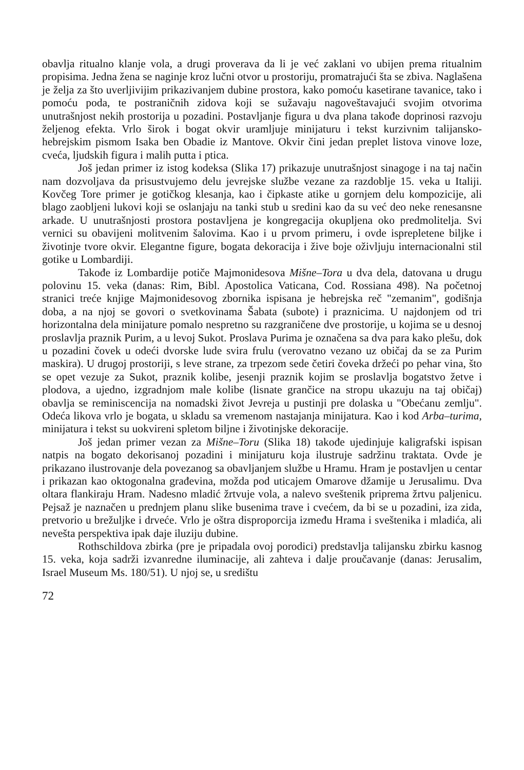obavlja ritualno klanje vola, a drugi proverava da li je već zaklani vo ubijen prema ritualnim propisima. Jedna žena se naginje kroz lučni otvor u prostoriju, promatrajući šta se zbiva. Naglašena je želja za što uverljivijim prikazivanjem dubine prostora, kako pomoću kasetirane tavanice, tako i pomoću poda, te postraničnih zidova koji se sužavaju nagoveštavajući svojim otvorima unutrašnjost nekih prostorija u pozadini. Postavljanje figura u dva plana takođe doprinosi razvoju željenog efekta. Vrlo širok i bogat okvir uramljuje minijaturu i tekst kurzivnim talijansko-hebrejskim pismom Isaka ben Obadie iz Mantove. Okvir čini jedan preplet listova vinove loze, cveća, ljudskih figura i malih putta i ptica.
Još jedan primer iz istog kodeksa (Slika 17) prikazuje unutrašnjost sinagoge i na taj način nam dozvoljava da prisustvujemo delu jevrejske službe vezane za razdoblje 15. veka u Italiji. Kovčeg Tore primer je gotičkog klesanja, kao i čipkaste atike u gornjem delu kompozicije, ali blago zaobljeni lukovi koji se oslanjaju na tanki stub u sredini kao da su već deo neke renesansne arkade. U unutrašnjosti prostora postavljena je kongregacija okupljena oko predmolitelja. Svi vernici su obavijeni molitvenim šalovima. Kao i u prvom primeru, i ovde isprepletene biljke i životinje tvore okvir. Elegantne figure, bogata dekoracija i žive boje oživljuju internacionalni stil gotike u Lombardiji.
Takođe iz Lombardije potiče Majmonidesova Mišne–Tora u dva dela, datovana u drugu polovinu 15. veka (danas: Rim, Bibl. Apostolica Vaticana, Cod. Rossiana 498). Na početnoj stranici treće knjige Majmonidesovog zbornika ispisana je hebrejska reč "zemanim", godišnja doba, a na njoj se govori o svetkovinama Šabata (subote) i praznicima. U najdonjem od tri horizontalna dela minijature pomalo nespretno su razgraničene dve prostorije, u kojima se u desnoj proslavlja praznik Purim, a u levoj Sukot. Proslava Purima je označena sa dva para kako plešu, dok u pozadini čovek u odeći dvorske lude svira frulu (verovatno vezano uz običaj da se za Purim maskira). U drugoj prostoriji, s leve strane, za trpezom sede četiri čoveka držeći po pehar vina, što se opet vezuje za Sukot, praznik kolibe, jesenji praznik kojim se proslavlja bogatstvo žetve i plodova, a ujedno, izgradnjom male kolibe (lisnate grančice na stropu ukazuju na taj običaj) obavlja se reminiscencija na nomadski život Jevreja u pustinji pre dolaska u "Obećanu zemlju". Odeća likova vrlo je bogata, u skladu sa vremenom nastajanja minijatura. Kao i kod Arba–turima, minijatura i tekst su uokvireni spletom biljne i životinjske dekoracije.
Još jedan primer vezan za Mišne–Toru (Slika 18) takođe ujedinjuje kaligrafski ispisan natpis na bogato dekorisanoj pozadini i minijaturu koja ilustruje sadržinu traktata. Ovde je prikazano ilustrovanje dela povezanog sa obavljanjem službe u Hramu. Hram je postavljen u centar i prikazan kao oktogonalna građevina, možda pod uticajem Omarove džamije u Jerusalimu. Dva oltara flankiraju Hram. Nadesno mladić žrtvuje vola, a nalevo sveštenik priprema žrtvu paljenicu. Pejsaž je naznačen u prednjem planu slike busenima trave i cvećem, da bi se u pozadini, iza zida, pretvorio u brežuljke i drveće. Vrlo je oštra disproporcija između Hrama i sveštenika i mladića, ali nevešta perspektiva ipak daje iluziju dubine.
Rothschildova zbirka (pre je pripadala ovoj porodici) predstavlja talijansku zbirku kasnog 15. veka, koja sadrži izvanredne iluminacije, ali zahteva i dalje proučavanje (danas: Jerusalim, Israel Museum Ms. 180/51). U njoj se, u središtu
72